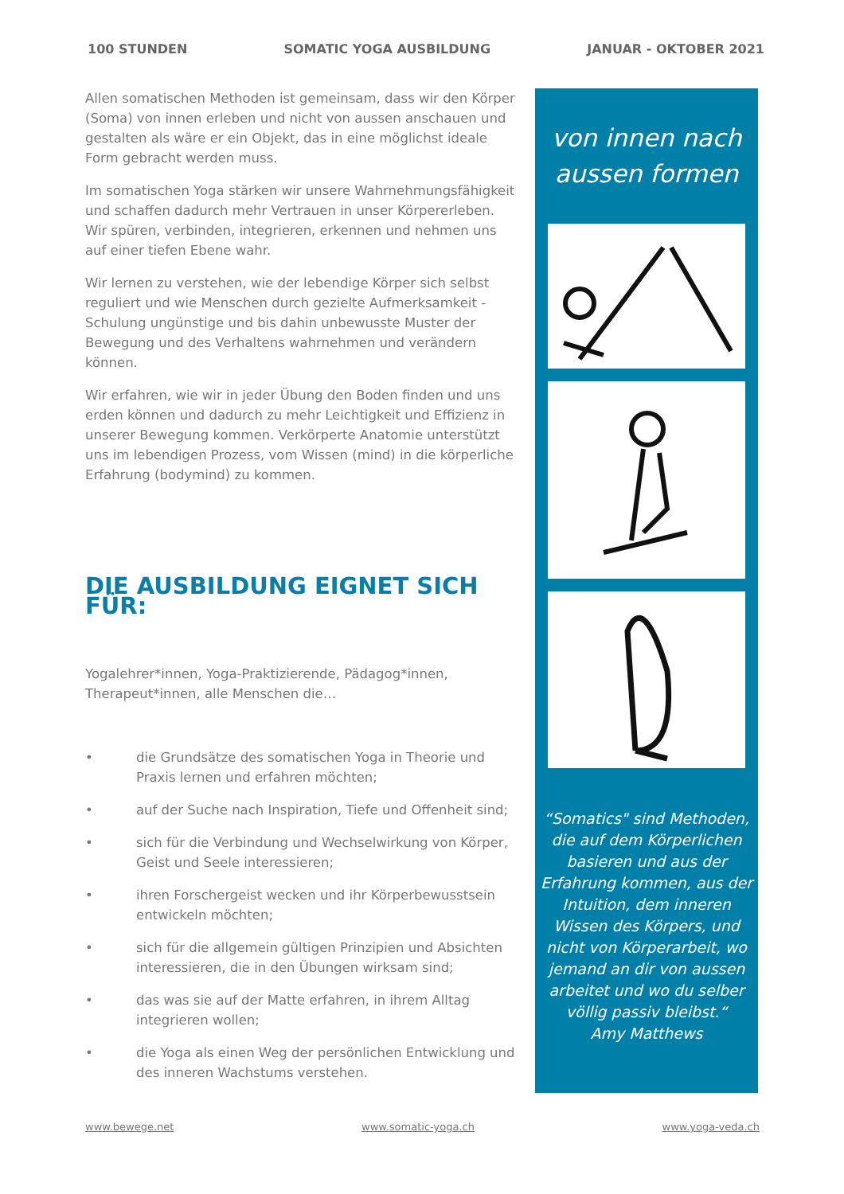100 STUNDEN SOMATIC YOGA AUSBILDUNG JANUAR - OKTOBER 2021
Allen somatischen Methoden ist gemeinsam, dass wir den Körper (Soma) von innen erleben und nicht von aussen anschauen und gestalten als wäre er ein Objekt, das in eine möglichst ideale Form gebracht werden muss.
Im somatischen Yoga stärken wir unsere Wahrnehmungsfähigkeit und schaffen dadurch mehr Vertrauen in unser Körpererleben. Wir spüren, verbinden, integrieren, erkennen und nehmen uns auf einer tiefen Ebene wahr.
Wir lernen zu verstehen, wie der lebendige Körper sich selbst reguliert und wie Menschen durch gezielte Aufmerksamkeit - Schulung ungünstige und bis dahin unbewusste Muster der Bewegung und des Verhaltens wahrnehmen und verändern können.
Wir erfahren, wie wir in jeder Übung den Boden finden und uns erden können und dadurch zu mehr Leichtigkeit und Effizienz in unserer Bewegung kommen. Verkörperte Anatomie unterstützt uns im lebendigen Prozess, vom Wissen (mind) in die körperliche Erfahrung (bodymind) zu kommen.
DIE AUSBILDUNG EIGNET SICH FÜR:
Yogalehrer*innen, Yoga-Praktizierende, Pädagog*innen, Therapeut*innen, alle Menschen die…
• die Grundsätze des somatischen Yoga in Theorie und Praxis lernen und erfahren möchten;
• auf der Suche nach Inspiration, Tiefe und Offenheit sind;
• sich für die Verbindung und Wechselwirkung von Körper, Geist und Seele interessieren;
• ihren Forschergeist wecken und ihr Körperbewusstsein entwickeln möchten;
• sich für die allgemein gültigen Prinzipien und Absichten interessieren, die in den Übungen wirksam sind;
• das was sie auf der Matte erfahren, in ihrem Alltag integrieren wollen;
• die Yoga als einen Weg der persönlichen Entwicklung und des inneren Wachstums verstehen.
von innen nach
aussen formen
“Somatics" sind Methoden, die auf dem Körperlichen basieren und aus der Erfahrung kommen, aus der Intuition, dem inneren Wissen des Körpers, und nicht von Körperarbeit, wo jemand an dir von aussen arbeitet und wo du selber völlig passiv bleibst.“
Amy Matthews
www.bewege.net www.somatic-yoga.ch www.yoga-veda.ch